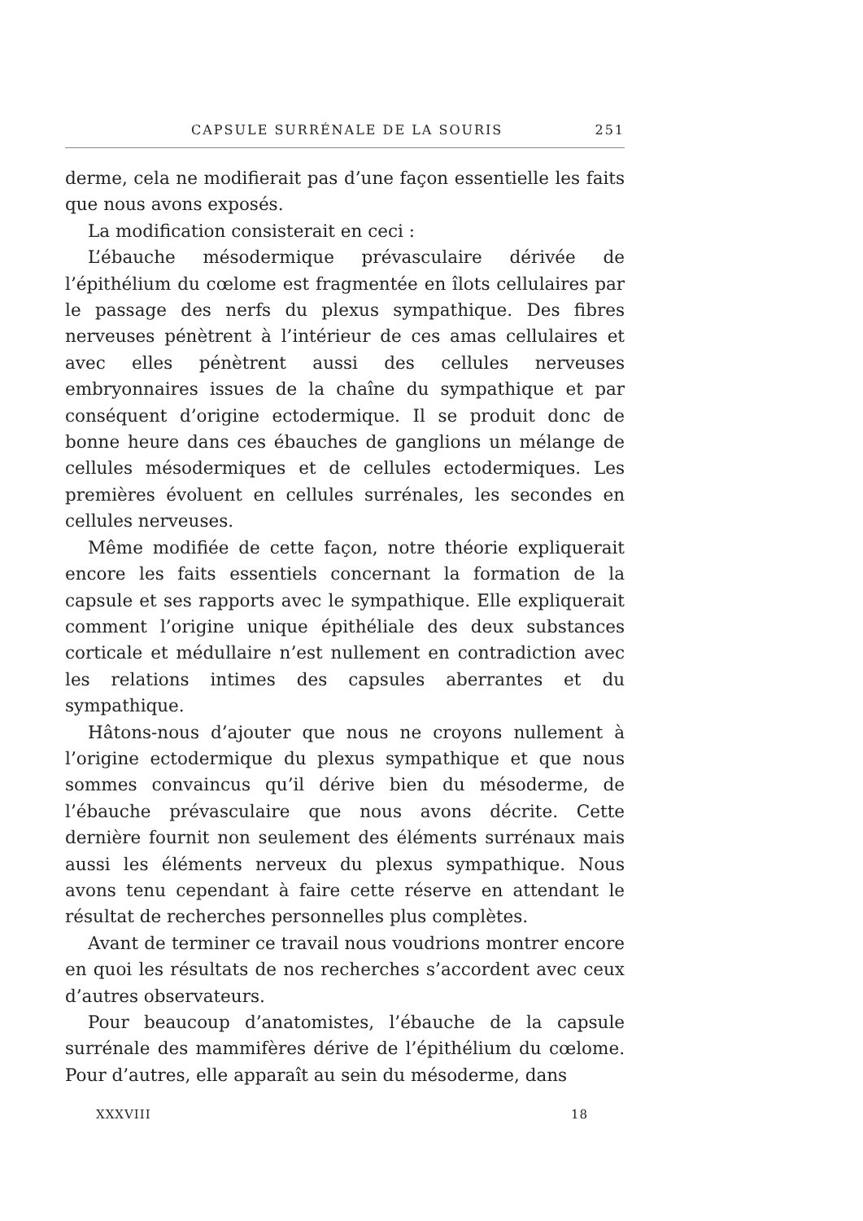CAPSULE SURRÉNALE DE LA SOURIS 251
derme, cela ne modifierait pas d’une façon essentielle les faits que nous avons exposés.
La modification consisterait en ceci :
L’ébauche mésodermique prévasculaire dérivée de l’épithélium du cœlome est fragmentée en îlots cellulaires par le passage des nerfs du plexus sympathique. Des fibres nerveuses pénètrent à l’intérieur de ces amas cellulaires et avec elles pénètrent aussi des cellules nerveuses embryonnaires issues de la chaîne du sympathique et par conséquent d’origine ectodermique. Il se produit donc de bonne heure dans ces ébauches de ganglions un mélange de cellules mésodermiques et de cellules ectodermiques. Les premières évoluent en cellules surrénales, les secondes en cellules nerveuses.
Même modifiée de cette façon, notre théorie expliquerait encore les faits essentiels concernant la formation de la capsule et ses rapports avec le sympathique. Elle expliquerait comment l’origine unique épithéliale des deux substances corticale et médullaire n’est nullement en contradiction avec les relations intimes des capsules aberrantes et du sympathique.
Hâtons-nous d’ajouter que nous ne croyons nullement à l’origine ectodermique du plexus sympathique et que nous sommes convaincus qu’il dérive bien du mésoderme, de l’ébauche prévasculaire que nous avons décrite. Cette dernière fournit non seulement des éléments surrénaux mais aussi les éléments nerveux du plexus sympathique. Nous avons tenu cependant à faire cette réserve en attendant le résultat de recherches personnelles plus complètes.
Avant de terminer ce travail nous voudrions montrer encore en quoi les résultats de nos recherches s’accordent avec ceux d’autres observateurs.
Pour beaucoup d’anatomistes, l’ébauche de la capsule surrénale des mammifères dérive de l’épithélium du cœlome. Pour d’autres, elle apparaît au sein du mésoderme, dans
XXXVIII 18